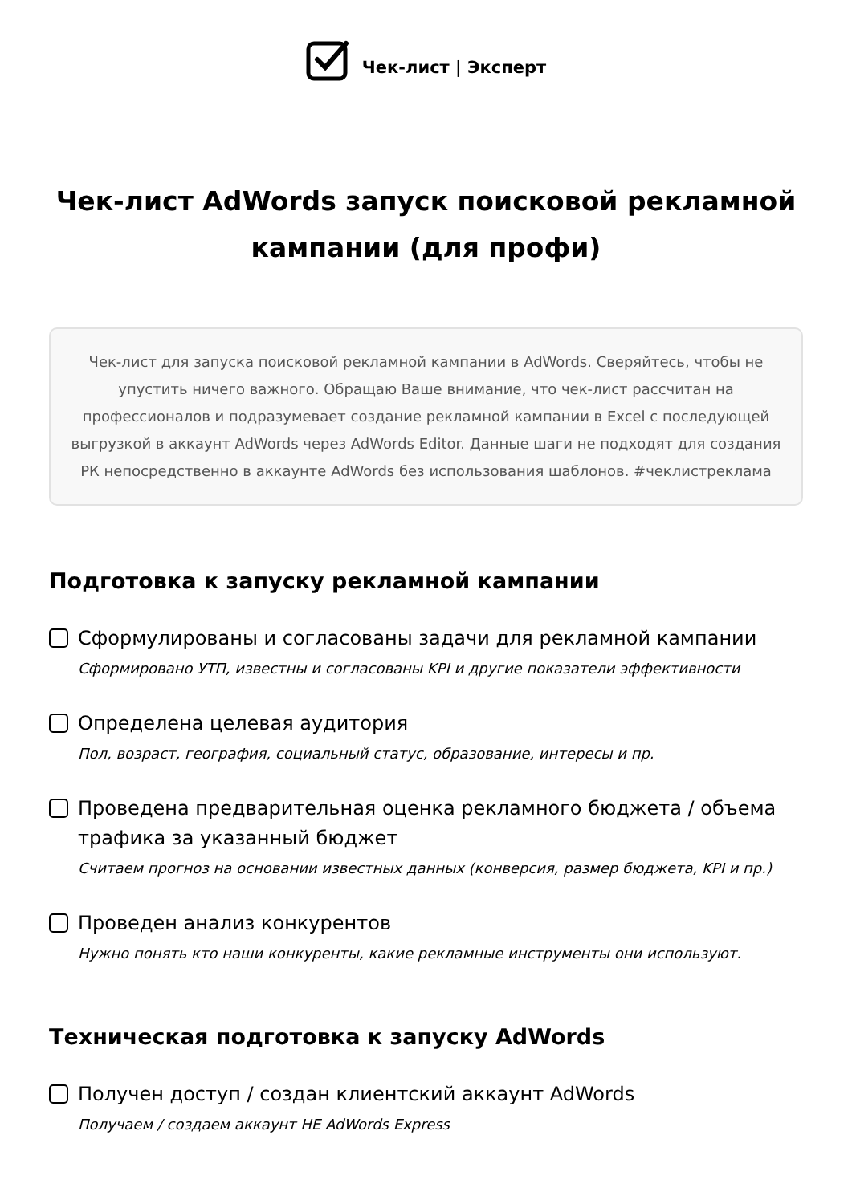Чек-лист | Эксперт
Чек-лист AdWords запуск поисковой рекламной кампании (для профи)
Чек-лист для запуска поисковой рекламной кампании в AdWords. Сверяйтесь, чтобы не упустить ничего важного. Обращаю Ваше внимание, что чек-лист рассчитан на профессионалов и подразумевает создание рекламной кампании в Excel с последующей выгрузкой в аккаунт AdWords через AdWords Editor. Данные шаги не подходят для создания РК непосредственно в аккаунте AdWords без использования шаблонов. #чеклистреклама
Подготовка к запуску рекламной кампании
Сформулированы и согласованы задачи для рекламной кампании
Сформировано УТП, известны и согласованы KPI и другие показатели эффективности
Определена целевая аудитория
Пол, возраст, география, социальный статус, образование, интересы и пр.
Проведена предварительная оценка рекламного бюджета / объема трафика за указанный бюджет
Считаем прогноз на основании известных данных (конверсия, размер бюджета, KPI и пр.)
Проведен анализ конкурентов
Нужно понять кто наши конкуренты, какие рекламные инструменты они используют.
Техническая подготовка к запуску AdWords
Получен доступ / создан клиентский аккаунт AdWords
Получаем / создаем аккаунт НЕ AdWords Express